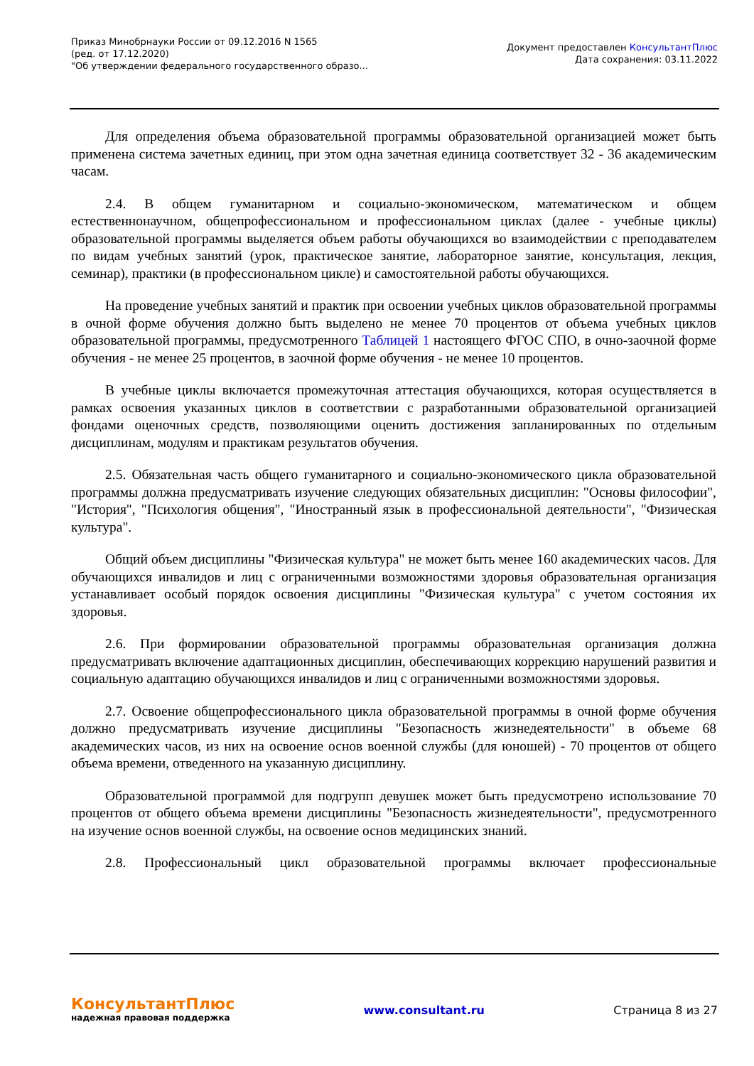Приказ Минобрнауки России от 09.12.2016 N 1565
(ред. от 17.12.2020)
"Об утверждении федерального государственного образо...
Документ предоставлен КонсультантПлюс
Дата сохранения: 03.11.2022
Для определения объема образовательной программы образовательной организацией может быть применена система зачетных единиц, при этом одна зачетная единица соответствует 32 - 36 академическим часам.
2.4. В общем гуманитарном и социально-экономическом, математическом и общем естественнонаучном, общепрофессиональном и профессиональном циклах (далее - учебные циклы) образовательной программы выделяется объем работы обучающихся во взаимодействии с преподавателем по видам учебных занятий (урок, практическое занятие, лабораторное занятие, консультация, лекция, семинар), практики (в профессиональном цикле) и самостоятельной работы обучающихся.
На проведение учебных занятий и практик при освоении учебных циклов образовательной программы в очной форме обучения должно быть выделено не менее 70 процентов от объема учебных циклов образовательной программы, предусмотренного Таблицей 1 настоящего ФГОС СПО, в очно-заочной форме обучения - не менее 25 процентов, в заочной форме обучения - не менее 10 процентов.
В учебные циклы включается промежуточная аттестация обучающихся, которая осуществляется в рамках освоения указанных циклов в соответствии с разработанными образовательной организацией фондами оценочных средств, позволяющими оценить достижения запланированных по отдельным дисциплинам, модулям и практикам результатов обучения.
2.5. Обязательная часть общего гуманитарного и социально-экономического цикла образовательной программы должна предусматривать изучение следующих обязательных дисциплин: "Основы философии", "История", "Психология общения", "Иностранный язык в профессиональной деятельности", "Физическая культура".
Общий объем дисциплины "Физическая культура" не может быть менее 160 академических часов. Для обучающихся инвалидов и лиц с ограниченными возможностями здоровья образовательная организация устанавливает особый порядок освоения дисциплины "Физическая культура" с учетом состояния их здоровья.
2.6. При формировании образовательной программы образовательная организация должна предусматривать включение адаптационных дисциплин, обеспечивающих коррекцию нарушений развития и социальную адаптацию обучающихся инвалидов и лиц с ограниченными возможностями здоровья.
2.7. Освоение общепрофессионального цикла образовательной программы в очной форме обучения должно предусматривать изучение дисциплины "Безопасность жизнедеятельности" в объеме 68 академических часов, из них на освоение основ военной службы (для юношей) - 70 процентов от общего объема времени, отведенного на указанную дисциплину.
Образовательной программой для подгрупп девушек может быть предусмотрено использование 70 процентов от общего объема времени дисциплины "Безопасность жизнедеятельности", предусмотренного на изучение основ военной службы, на освоение основ медицинских знаний.
2.8. Профессиональный цикл образовательной программы включает профессиональные
КонсультантПлюс
надежная правовая поддержка
www.consultant.ru Страница 8 из 27